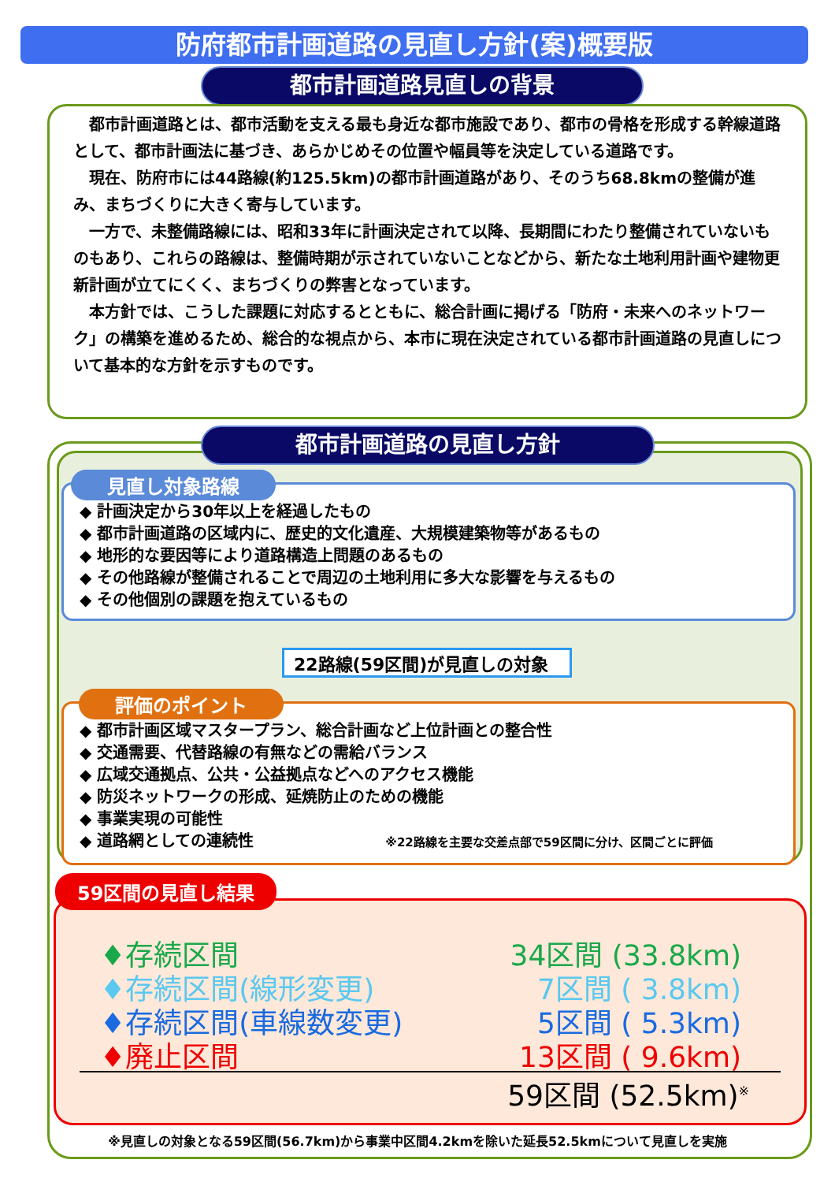防府都市計画道路の見直し方針(案)概要版
都市計画道路見直しの背景
都市計画道路とは、都市活動を支える最も身近な都市施設であり、都市の骨格を形成する幹線道路として、都市計画法に基づき、あらかじめその位置や幅員等を決定している道路です。
現在、防府市には44路線(約125.5km)の都市計画道路があり、そのうち68.8kmの整備が進み、まちづくりに大きく寄与しています。
一方で、未整備路線には、昭和33年に計画決定されて以降、長期間にわたり整備されていないものもあり、これらの路線は、整備時期が示されていないことなどから、新たな土地利用計画や建物更新計画が立てにくく、まちづくりの弊害となっています。
本方針では、こうした課題に対応するとともに、総合計画に掲げる「防府・未来へのネットワーク」の構築を進めるため、総合的な視点から、本市に現在決定されている都市計画道路の見直しについて基本的な方針を示すものです。
都市計画道路の見直し方針
◆ 計画決定から30年以上を経過したもの
◆ 都市計画道路の区域内に、歴史的文化遺産、大規模建築物等があるもの
◆ 地形的な要因等により道路構造上問題のあるもの
◆ その他路線が整備されることで周辺の土地利用に多大な影響を与えるもの
◆ その他個別の課題を抱えているもの
見直し対象路線
22路線(59区間)が見直しの対象
◆ 都市計画区域マスタープラン、総合計画など上位計画との整合性
◆ 交通需要、代替路線の有無などの需給バランス
◆ 広域交通拠点、公共・公益拠点などへのアクセス機能
◆ 防災ネットワークの形成、延焼防止のための機能
◆ 事業実現の可能性
◆ 道路網としての連続性 ※22路線を主要な交差点部で59区間に分け、区間ごとに評価
評価のポイント
♦存続区間 34区間 (33.8km)
♦存続区間(線形変更) 7区間 ( 3.8km)
♦存続区間(車線数変更) 5区間 ( 5.3km)
♦廃止区間 13区間 ( 9.6km)
59区間 (52.5km)<sup>※</sup>
59区間の見直し結果
※見直しの対象となる59区間(56.7km)から事業中区間4.2kmを除いた延長52.5kmについて見直しを実施